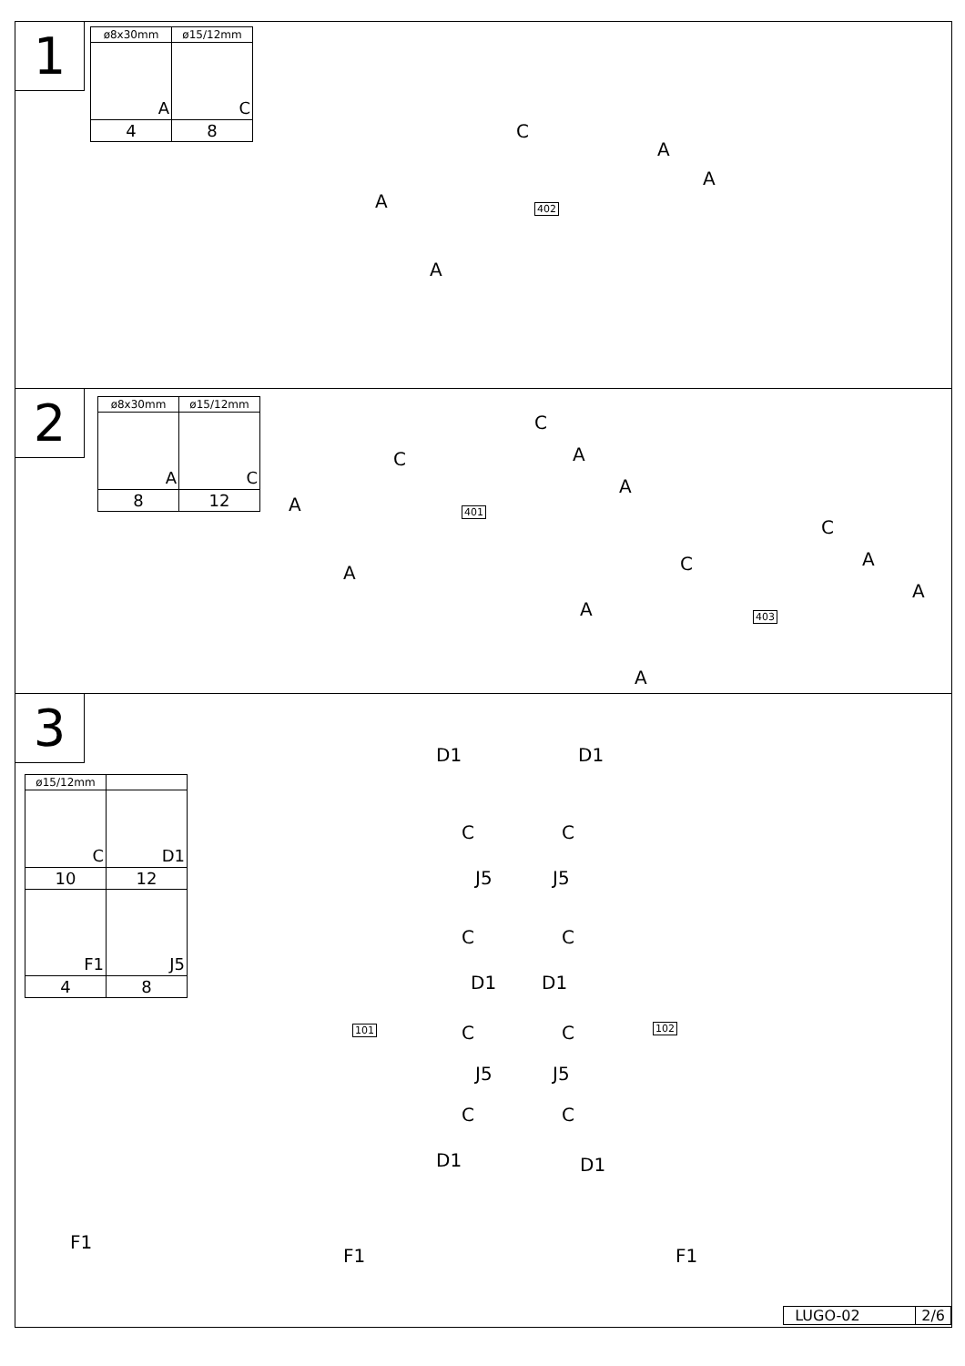1
| ø8x30mm | ø15/12mm |
| --- | --- |
| A | C |
| 4 | 8 |
C
A
A
A 402
A
2
| ø8x30mm | ø15/12mm |
| --- | --- |
| A | C |
| 8 | 12 |
C
C A
A
A 401
A
C
C A
A
A 403
A
3
| ø15/12mm | |
| --- | --- |
| C | D1 |
| 10 | 12 |
| F1 | J5 |
| 4 | 8 |
D1 D1
C C
J5 J5
C C
D1 D1
C C 101 102
J5 J5
C C
D1 D1
F1
F1 F1
| LUGO-02 | 2/6 |